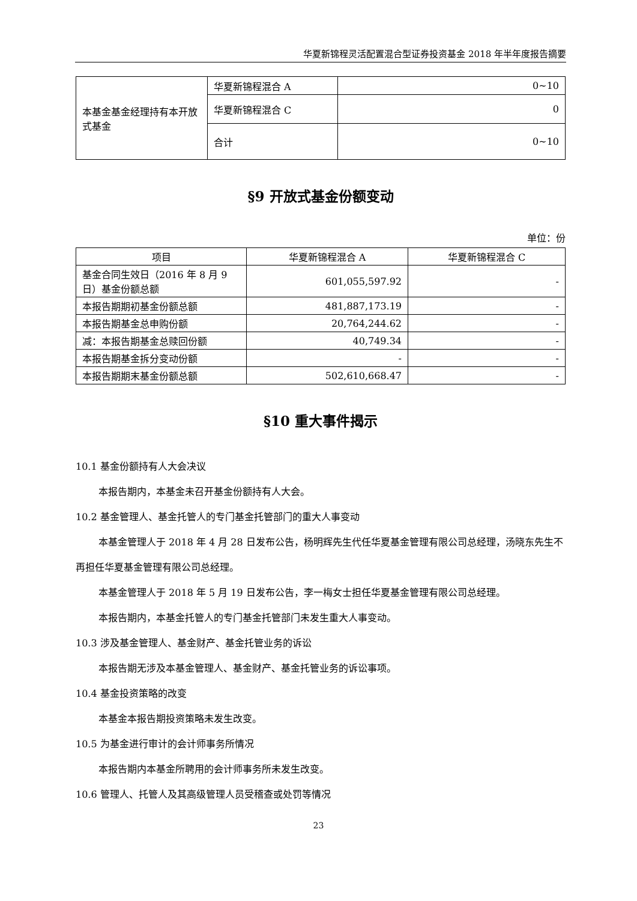华夏新锦程灵活配置混合型证券投资基金 2018 年半年度报告摘要
| 本基金基金经理持有本开放式基金 | 华夏新锦程混合 A | 0~10 |
| | 华夏新锦程混合 C | 0 |
| | 合计 | 0~10 |
§9 开放式基金份额变动
单位：份
| 项目 | 华夏新锦程混合 A | 华夏新锦程混合 C |
| --- | --- | --- |
| 基金合同生效日（2016 年 8 月 9 日）基金份额总额 | 601,055,597.92 | - |
| 本报告期期初基金份额总额 | 481,887,173.19 | - |
| 本报告期基金总申购份额 | 20,764,244.62 | - |
| 减：本报告期基金总赎回份额 | 40,749.34 | - |
| 本报告期基金拆分变动份额 | - | - |
| 本报告期期末基金份额总额 | 502,610,668.47 | - |
§10 重大事件揭示
10.1 基金份额持有人大会决议
本报告期内，本基金未召开基金份额持有人大会。
10.2 基金管理人、基金托管人的专门基金托管部门的重大人事变动
本基金管理人于 2018 年 4 月 28 日发布公告，杨明辉先生代任华夏基金管理有限公司总经理，汤晓东先生不再担任华夏基金管理有限公司总经理。
本基金管理人于 2018 年 5 月 19 日发布公告，李一梅女士担任华夏基金管理有限公司总经理。
本报告期内，本基金托管人的专门基金托管部门未发生重大人事变动。
10.3 涉及基金管理人、基金财产、基金托管业务的诉讼
本报告期无涉及本基金管理人、基金财产、基金托管业务的诉讼事项。
10.4 基金投资策略的改变
本基金本报告期投资策略未发生改变。
10.5 为基金进行审计的会计师事务所情况
本报告期内本基金所聘用的会计师事务所未发生改变。
10.6 管理人、托管人及其高级管理人员受稽查或处罚等情况
23